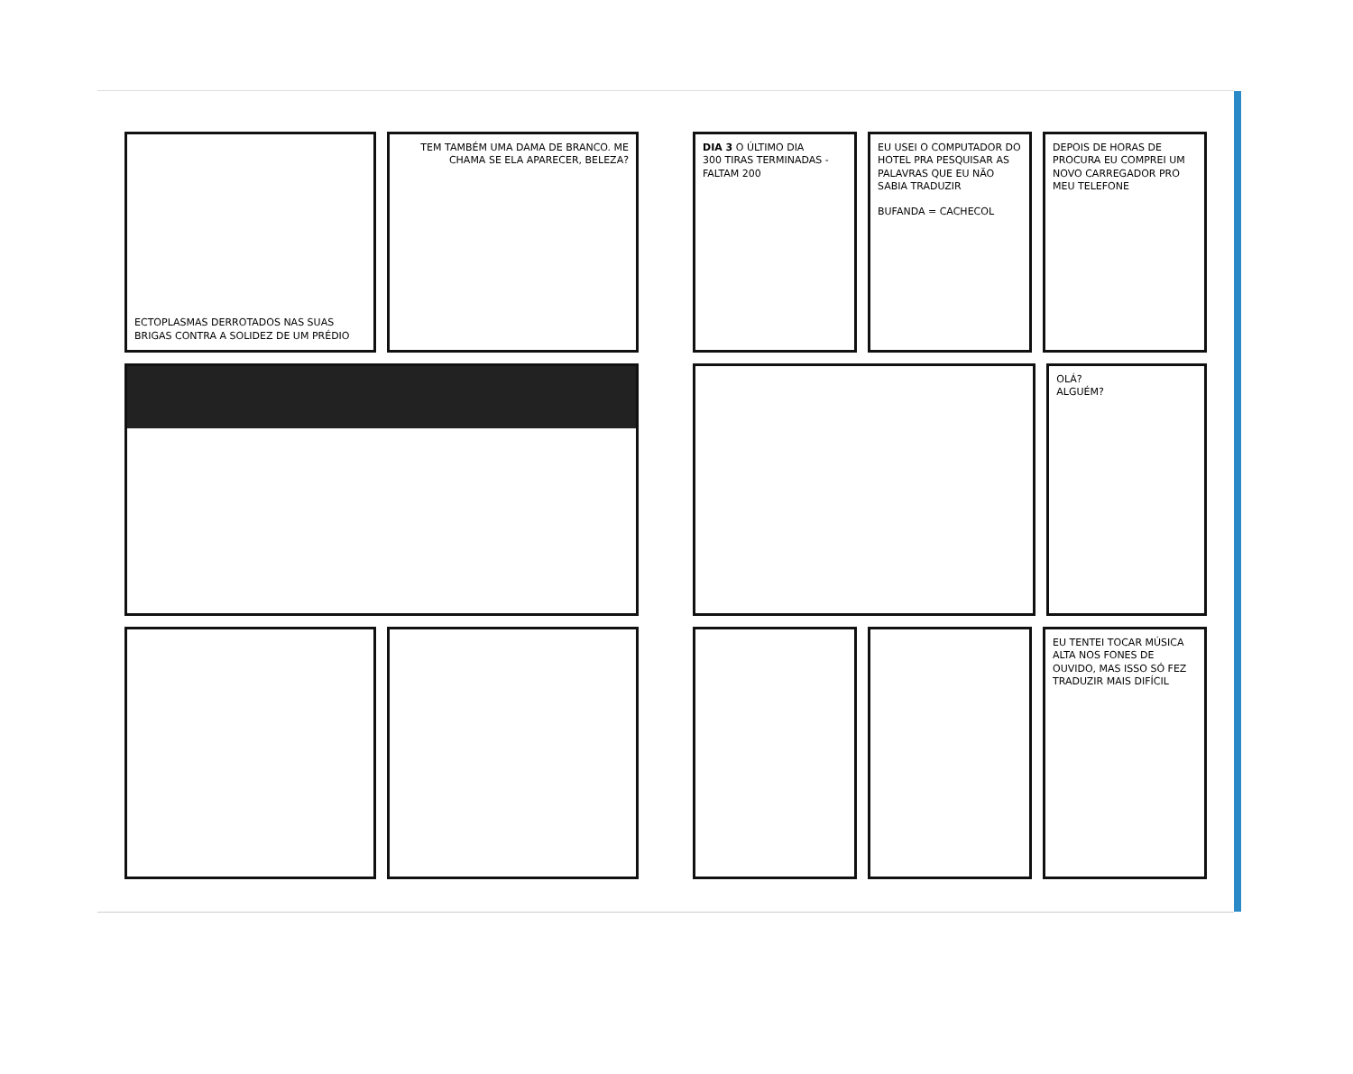ECTOPLASMAS DERROTADOS NAS SUAS BRIGAS CONTRA A SOLIDEZ DE UM PRÉDIO
TEM TAMBÉM UMA DAMA DE BRANCO. ME CHAMA SE ELA APARECER, BELEZA?
DIA 3 O ÚLTIMO DIA
300 TIRAS TERMINADAS - FALTAM 200
EU USEI O COMPUTADOR DO HOTEL PRA PESQUISAR AS PALAVRAS QUE EU NÃO SABIA TRADUZIR
BUFANDA = CACHECOL
DEPOIS DE HORAS DE PROCURA EU COMPREI UM NOVO CARREGADOR PRO MEU TELEFONE
OLÁ?
ALGUÉM?
EU TENTEI TOCAR MÚSICA ALTA NOS FONES DE OUVIDO, MAS ISSO SÓ FEZ TRADUZIR MAIS DIFÍCIL